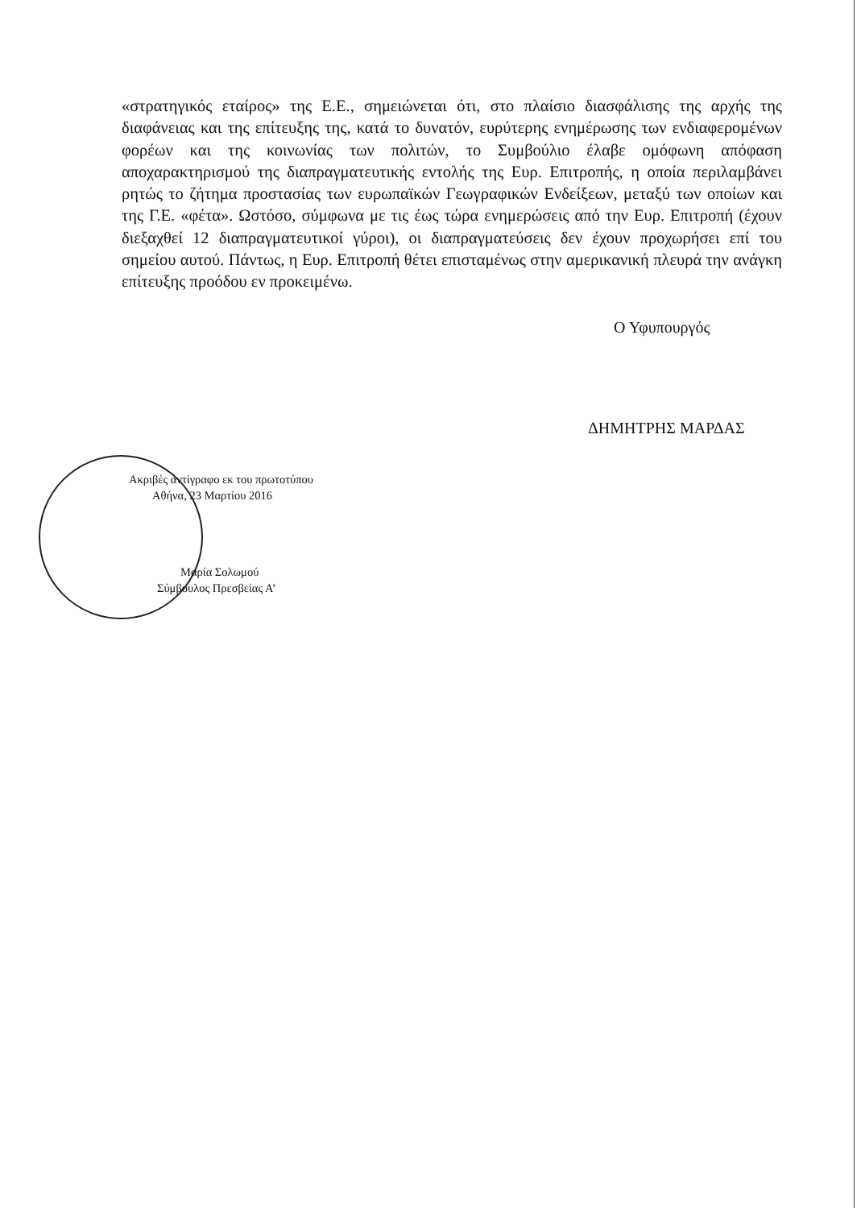«στρατηγικός εταίρος» της Ε.Ε., σημειώνεται ότι, στο πλαίσιο διασφάλισης της αρχής της διαφάνειας και της επίτευξης της, κατά το δυνατόν, ευρύτερης ενημέρωσης των ενδιαφερομένων φορέων και της κοινωνίας των πολιτών, το Συμβούλιο έλαβε ομόφωνη απόφαση αποχαρακτηρισμού της διαπραγματευτικής εντολής της Ευρ. Επιτροπής, η οποία περιλαμβάνει ρητώς το ζήτημα προστασίας των ευρωπαϊκών Γεωγραφικών Ενδείξεων, μεταξύ των οποίων και της Γ.Ε. «φέτα». Ωστόσο, σύμφωνα με τις έως τώρα ενημερώσεις από την Ευρ. Επιτροπή (έχουν διεξαχθεί 12 διαπραγματευτικοί γύροι), οι διαπραγματεύσεις δεν έχουν προχωρήσει επί του σημείου αυτού. Πάντως, η Ευρ. Επιτροπή θέτει επισταμένως στην αμερικανική πλευρά την ανάγκη επίτευξης προόδου εν προκειμένω.
Ο Υφυπουργός
ΔΗΜΗΤΡΗΣ ΜΑΡΔΑΣ
Ακριβές αντίγραφο εκ του πρωτοτύπου
Αθήνα, 23 Μαρτίου 2016
Μαρία Σολωμού
Σύμβουλος Πρεσβείας Α’